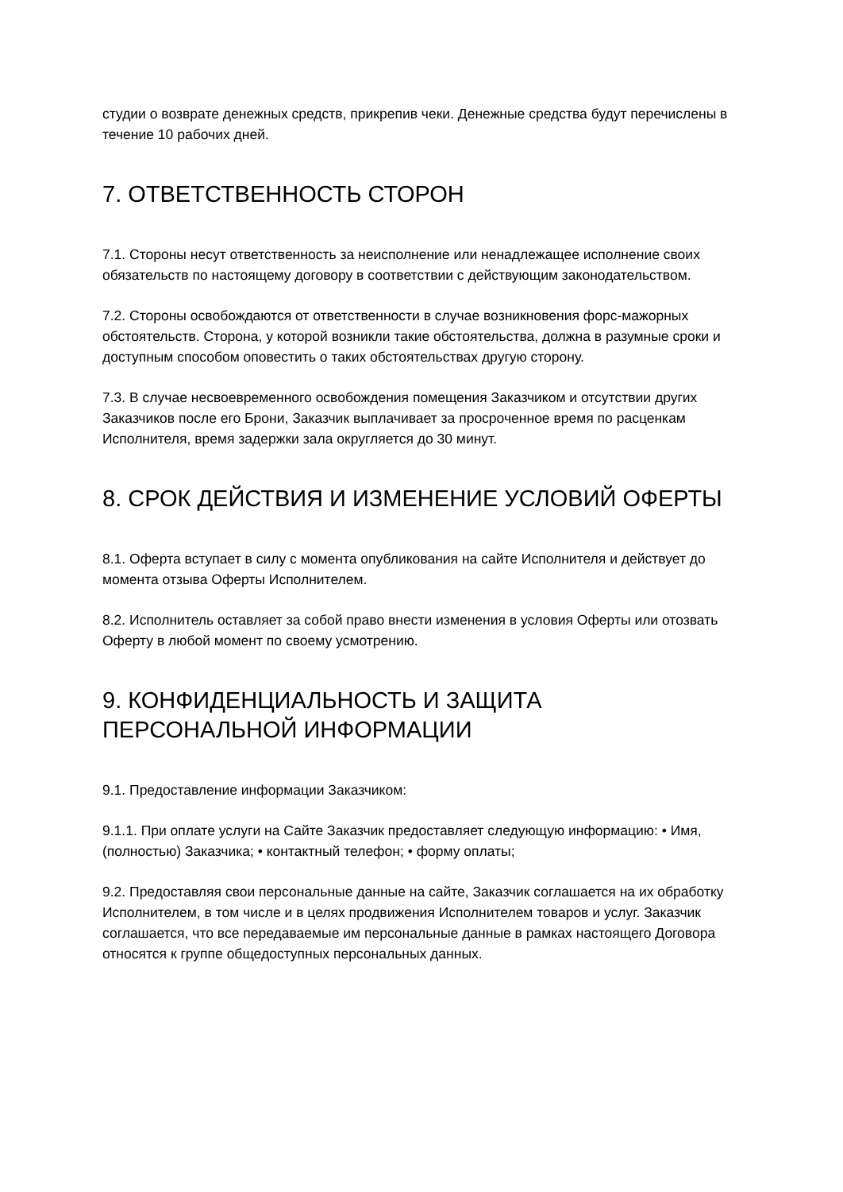студии о возврате денежных средств, прикрепив чеки. Денежные средства будут перечислены в течение 10 рабочих дней.
7. ОТВЕТСТВЕННОСТЬ СТОРОН
7.1. Стороны несут ответственность за неисполнение или ненадлежащее исполнение своих обязательств по настоящему договору в соответствии с действующим законодательством.
7.2. Стороны освобождаются от ответственности в случае возникновения форс-мажорных обстоятельств. Сторона, у которой возникли такие обстоятельства, должна в разумные сроки и доступным способом оповестить о таких обстоятельствах другую сторону.
7.3. В случае несвоевременного освобождения помещения Заказчиком и отсутствии других Заказчиков после его Брони, Заказчик выплачивает за просроченное время по расценкам Исполнителя, время задержки зала округляется до 30 минут.
8. СРОК ДЕЙСТВИЯ И ИЗМЕНЕНИЕ УСЛОВИЙ ОФЕРТЫ
8.1. Оферта вступает в силу с момента опубликования на сайте Исполнителя и действует до момента отзыва Оферты Исполнителем.
8.2. Исполнитель оставляет за собой право внести изменения в условия Оферты или отозвать Оферту в любой момент по своему усмотрению.
9. КОНФИДЕНЦИАЛЬНОСТЬ И ЗАЩИТА ПЕРСОНАЛЬНОЙ ИНФОРМАЦИИ
9.1. Предоставление информации Заказчиком:
9.1.1. При оплате услуги на Сайте Заказчик предоставляет следующую информацию: • Имя, (полностью) Заказчика; • контактный телефон; • форму оплаты;
9.2. Предоставляя свои персональные данные на сайте, Заказчик соглашается на их обработку Исполнителем, в том числе и в целях продвижения Исполнителем товаров и услуг. Заказчик соглашается, что все передаваемые им персональные данные в рамках настоящего Договора относятся к группе общедоступных персональных данных.